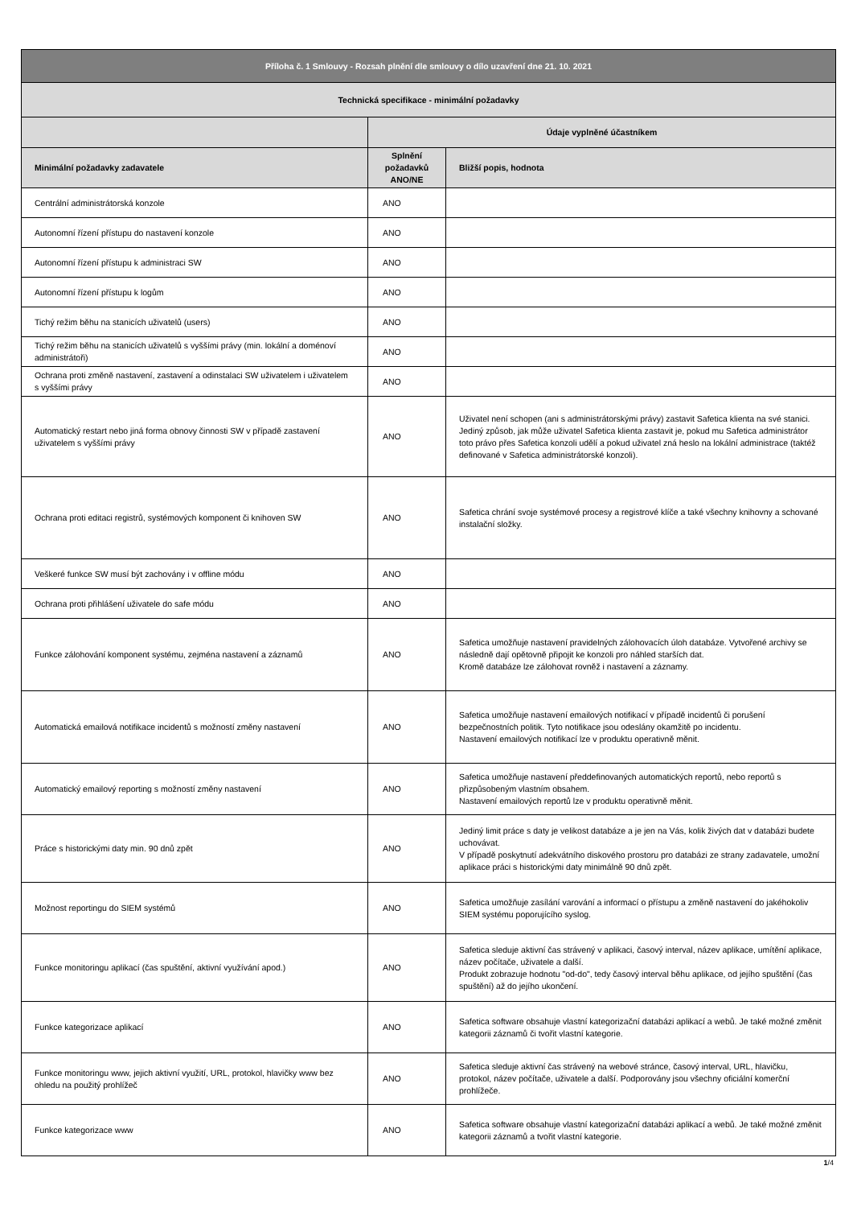| Příloha č. 1 Smlouvy - Rozsah plnění dle smlouvy o dílo uzavření dne 21. 10. 2021 | | |
| Technická specifikace - minimální požadavky | | |
| | Údaje vyplněné účastníkem | |
| Minimální požadavky zadavatele | Splnění požadavků ANO/NE | Bližší popis, hodnota |
| Centrální administrátorská konzole | ANO | |
| Autonomní řízení přístupu do nastavení konzole | ANO | |
| Autonomní řízení přístupu k administraci SW | ANO | |
| Autonomní řízení přístupu k logům | ANO | |
| Tichý režim běhu na stanicích uživatelů (users) | ANO | |
| Tichý režim běhu na stanicích uživatelů s vyššími právy (min. lokální a doménoví administrátoři) | ANO | |
| Ochrana proti změně nastavení, zastavení a odinstalaci SW uživatelem i uživatelem s vyššími právy | ANO | |
| Automatický restart nebo jiná forma obnovy činnosti SW v případě zastavení uživatelem s vyššími právy | ANO | Uživatel není schopen (ani s administrátorskými právy) zastavit Safetica klienta na své stanici. Jediný způsob, jak může uživatel Safetica klienta zastavit je, pokud mu Safetica administrátor toto právo přes Safetica konzoli udělí a pokud uživatel zná heslo na lokální administrace (taktéž definované v Safetica administrátorské konzoli). |
| Ochrana proti editaci registrů, systémových komponent či knihoven SW | ANO | Safetica chrání svoje systémové procesy a registrové klíče a také všechny knihovny a schované instalační složky. |
| Veškeré funkce SW musí být zachovány i v offline módu | ANO | |
| Ochrana proti přihlášení uživatele do safe módu | ANO | |
| Funkce zálohování komponent systému, zejména nastavení a záznamů | ANO | Safetica umožňuje nastavení pravidelných zálohovacích úloh databáze. Vytvořené archivy se následně dají opětovně připojit ke konzoli pro náhled starších dat. Kromě databáze lze zálohovat rovněž i nastavení a záznamy. |
| Automatická emailová notifikace incidentů s možností změny nastavení | ANO | Safetica umožňuje nastavení emailových notifikací v případě incidentů či porušení bezpečnostních politik. Tyto notifikace jsou odeslány okamžitě po incidentu. Nastavení emailových notifikací lze v produktu operativně měnit. |
| Automatický emailový reporting s možností změny nastavení | ANO | Safetica umožňuje nastavení předdefinovaných automatických reportů, nebo reportů s přizpůsobeným vlastním obsahem. Nastavení emailových reportů lze v produktu operativně měnit. |
| Práce s historickými daty min. 90 dnů zpět | ANO | Jediný limit práce s daty je velikost databáze a je jen na Vás, kolik živých dat v databázi budete uchovávat. V případě poskytnutí adekvátního diskového prostoru pro databázi ze strany zadavatele, umožní aplikace práci s historickými daty minimálně 90 dnů zpět. |
| Možnost reportingu do SIEM systémů | ANO | Safetica umožňuje zasílání varování a informací o přístupu a změně nastavení do jakéhokoliv SIEM systému poporujícího syslog. |
| Funkce monitoringu aplikací (čas spuštění, aktivní využívání apod.) | ANO | Safetica sleduje aktivní čas strávený v aplikaci, časový interval, název aplikace, umítění aplikace, název počítače, uživatele a další. Produkt zobrazuje hodnotu "od-do", tedy časový interval běhu aplikace, od jejího spuštění (čas spuštění) až do jejího ukončení. |
| Funkce kategorizace aplikací | ANO | Safetica software obsahuje vlastní kategorizační databázi aplikací a webů. Je také možné změnit kategorii záznamů či tvořit vlastní kategorie. |
| Funkce monitoringu www, jejich aktivní využití, URL, protokol, hlavičky www bez ohledu na použitý prohlížeč | ANO | Safetica sleduje aktivní čas strávený na webové stránce, časový interval, URL, hlavičku, protokol, název počítače, uživatele a další. Podporovány jsou všechny oficiální komerční prohlížeče. |
| Funkce kategorizace www | ANO | Safetica software obsahuje vlastní kategorizační databázi aplikací a webů. Je také možné změnit kategorii záznamů a tvořit vlastní kategorie. |
1/4